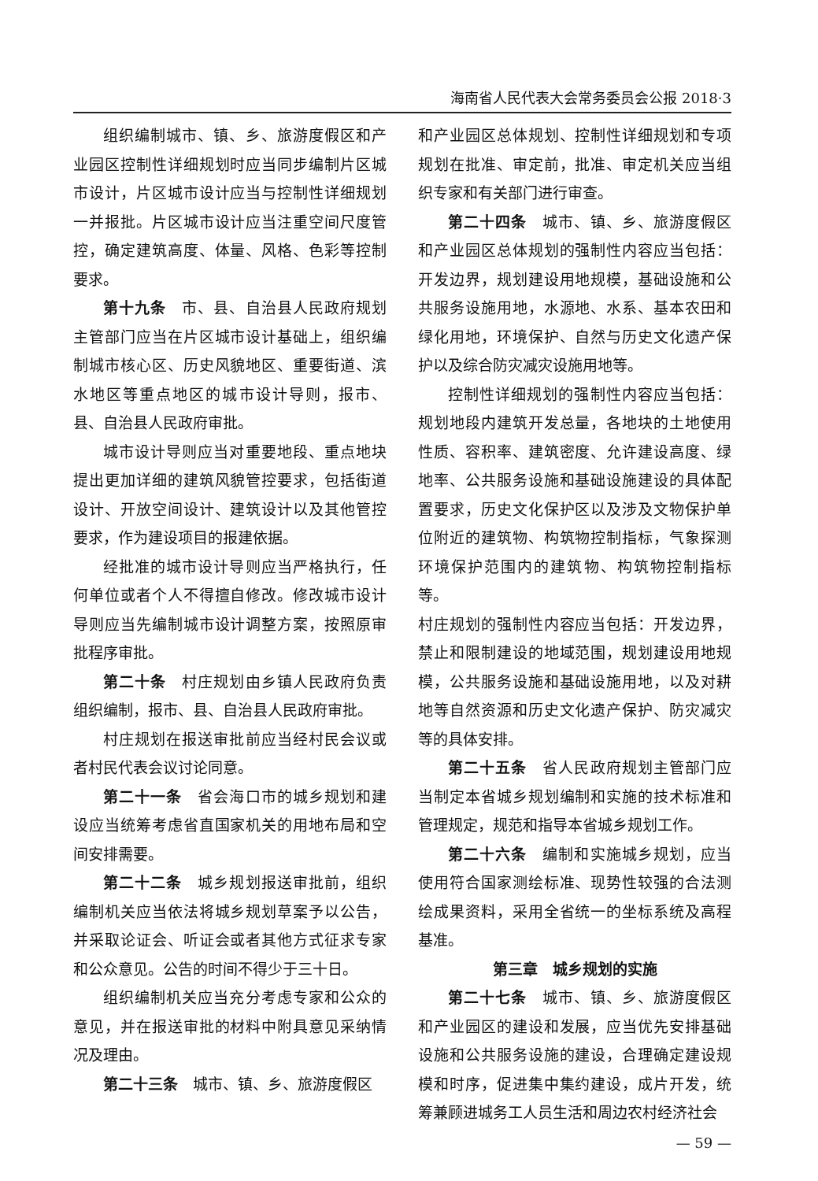海南省人民代表大会常务委员会公报 2018·3
组织编制城市、镇、乡、旅游度假区和产业园区控制性详细规划时应当同步编制片区城市设计，片区城市设计应当与控制性详细规划一并报批。片区城市设计应当注重空间尺度管控，确定建筑高度、体量、风格、色彩等控制要求。
第十九条　市、县、自治县人民政府规划主管部门应当在片区城市设计基础上，组织编制城市核心区、历史风貌地区、重要街道、滨水地区等重点地区的城市设计导则，报市、县、自治县人民政府审批。
城市设计导则应当对重要地段、重点地块提出更加详细的建筑风貌管控要求，包括街道设计、开放空间设计、建筑设计以及其他管控要求，作为建设项目的报建依据。
经批准的城市设计导则应当严格执行，任何单位或者个人不得擅自修改。修改城市设计导则应当先编制城市设计调整方案，按照原审批程序审批。
第二十条　村庄规划由乡镇人民政府负责组织编制，报市、县、自治县人民政府审批。
村庄规划在报送审批前应当经村民会议或者村民代表会议讨论同意。
第二十一条　省会海口市的城乡规划和建设应当统筹考虑省直国家机关的用地布局和空间安排需要。
第二十二条　城乡规划报送审批前，组织编制机关应当依法将城乡规划草案予以公告，并采取论证会、听证会或者其他方式征求专家和公众意见。公告的时间不得少于三十日。
组织编制机关应当充分考虑专家和公众的意见，并在报送审批的材料中附具意见采纳情况及理由。
第二十三条　城市、镇、乡、旅游度假区
和产业园区总体规划、控制性详细规划和专项规划在批准、审定前，批准、审定机关应当组织专家和有关部门进行审查。
第二十四条　城市、镇、乡、旅游度假区和产业园区总体规划的强制性内容应当包括：开发边界，规划建设用地规模，基础设施和公共服务设施用地，水源地、水系、基本农田和绿化用地，环境保护、自然与历史文化遗产保护以及综合防灾减灾设施用地等。
控制性详细规划的强制性内容应当包括：规划地段内建筑开发总量，各地块的土地使用性质、容积率、建筑密度、允许建设高度、绿地率、公共服务设施和基础设施建设的具体配置要求，历史文化保护区以及涉及文物保护单位附近的建筑物、构筑物控制指标，气象探测环境保护范围内的建筑物、构筑物控制指标等。
村庄规划的强制性内容应当包括：开发边界，禁止和限制建设的地域范围，规划建设用地规模，公共服务设施和基础设施用地，以及对耕地等自然资源和历史文化遗产保护、防灾减灾等的具体安排。
第二十五条　省人民政府规划主管部门应当制定本省城乡规划编制和实施的技术标准和管理规定，规范和指导本省城乡规划工作。
第二十六条　编制和实施城乡规划，应当使用符合国家测绘标准、现势性较强的合法测绘成果资料，采用全省统一的坐标系统及高程基准。
第三章　城乡规划的实施
第二十七条　城市、镇、乡、旅游度假区和产业园区的建设和发展，应当优先安排基础设施和公共服务设施的建设，合理确定建设规模和时序，促进集中集约建设，成片开发，统筹兼顾进城务工人员生活和周边农村经济社会
— 59 —